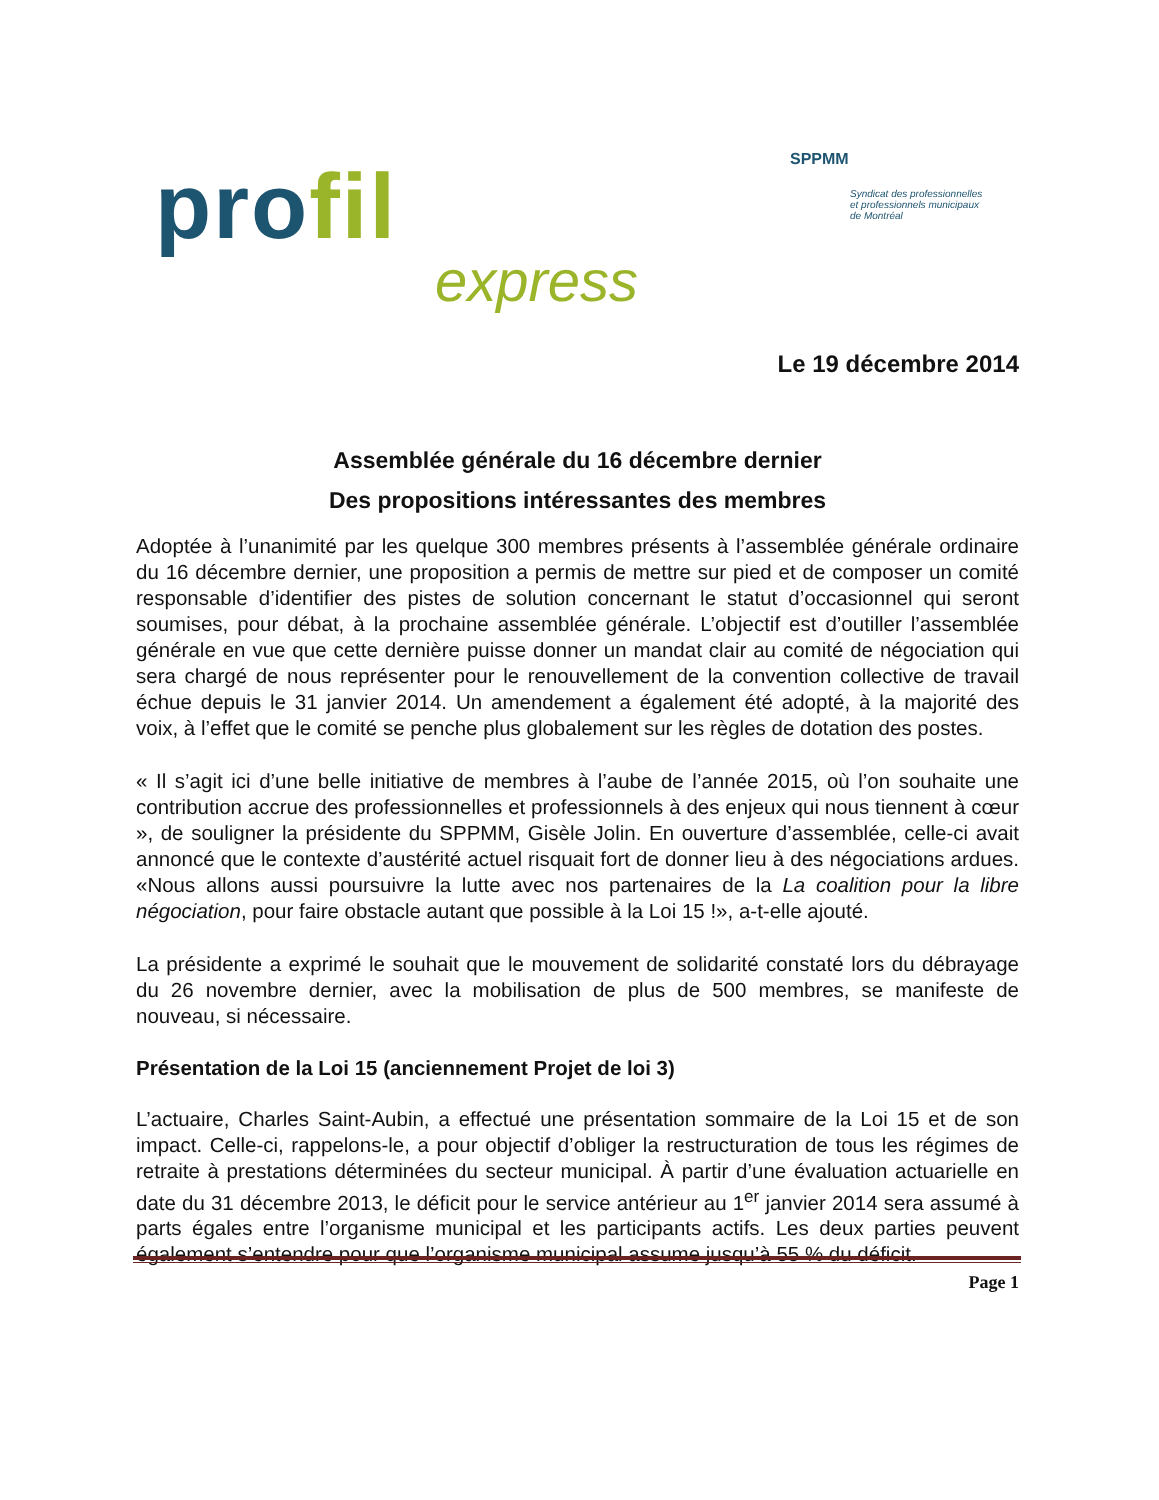profil
express
SPPMM
Syndicat des professionnelles
et professionnels municipaux
de Montréal
Le 19 décembre 2014
Assemblée générale du 16 décembre dernier
Des propositions intéressantes des membres
Adoptée à l’unanimité par les quelque 300 membres présents à l’assemblée générale ordinaire du 16 décembre dernier, une proposition a permis de mettre sur pied et de composer un comité responsable d’identifier des pistes de solution concernant le statut d’occasionnel qui seront soumises, pour débat, à la prochaine assemblée générale. L’objectif est d’outiller l’assemblée générale en vue que cette dernière puisse donner un mandat clair au comité de négociation qui sera chargé de nous représenter pour le renouvellement de la convention collective de travail échue depuis le 31 janvier 2014. Un amendement a également été adopté, à la majorité des voix, à l’effet que le comité se penche plus globalement sur les règles de dotation des postes.
« Il s’agit ici d’une belle initiative de membres à l’aube de l’année 2015, où l’on souhaite une contribution accrue des professionnelles et professionnels à des enjeux qui nous tiennent à cœur », de souligner la présidente du SPPMM, Gisèle Jolin. En ouverture d’assemblée, celle-ci avait annoncé que le contexte d’austérité actuel risquait fort de donner lieu à des négociations ardues. «Nous allons aussi poursuivre la lutte avec nos partenaires de la La coalition pour la libre négociation, pour faire obstacle autant que possible à la Loi 15 !», a-t-elle ajouté.
La présidente a exprimé le souhait que le mouvement de solidarité constaté lors du débrayage du 26 novembre dernier, avec la mobilisation de plus de 500 membres, se manifeste de nouveau, si nécessaire.
Présentation de la Loi 15 (anciennement Projet de loi 3)
L’actuaire, Charles Saint-Aubin, a effectué une présentation sommaire de la Loi 15 et de son impact. Celle-ci, rappelons-le, a pour objectif d’obliger la restructuration de tous les régimes de retraite à prestations déterminées du secteur municipal. À partir d’une évaluation actuarielle en date du 31 décembre 2013, le déficit pour le service antérieur au 1<sup>er</sup> janvier 2014 sera assumé à parts égales entre l’organisme municipal et les participants actifs. Les deux parties peuvent également s’entendre pour que l’organisme municipal assume jusqu’à 55 % du déficit.
Page 1